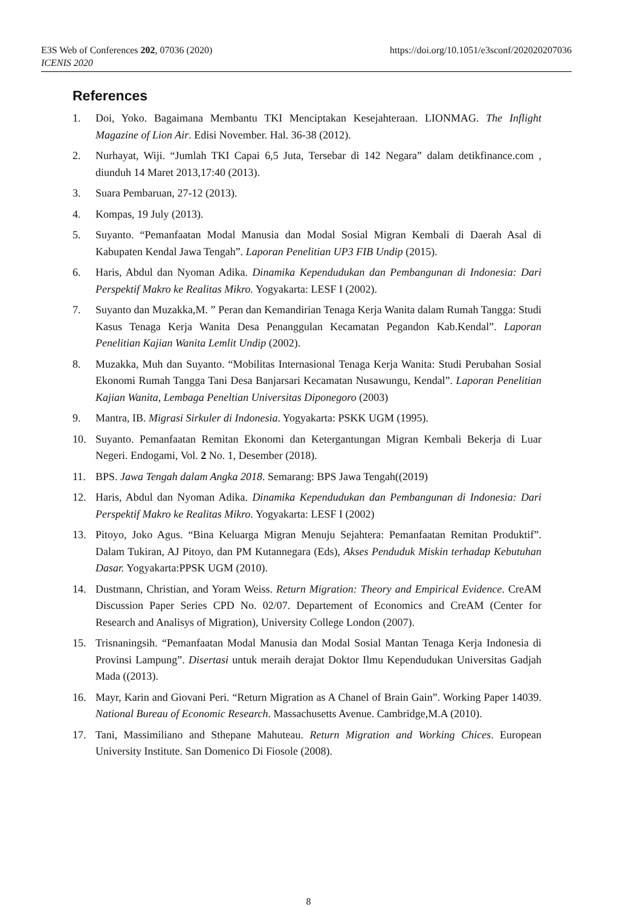E3S Web of Conferences 202, 07036 (2020)
ICENIS 2020
https://doi.org/10.1051/e3sconf/202020207036
References
1. Doi, Yoko. Bagaimana Membantu TKI Menciptakan Kesejahteraan. LIONMAG. The Inflight Magazine of Lion Air. Edisi November. Hal. 36-38 (2012).
2. Nurhayat, Wiji. “Jumlah TKI Capai 6,5 Juta, Tersebar di 142 Negara” dalam detikfinance.com , diunduh 14 Maret 2013,17:40 (2013).
3. Suara Pembaruan, 27-12 (2013).
4. Kompas, 19 July (2013).
5. Suyanto. “Pemanfaatan Modal Manusia dan Modal Sosial Migran Kembali di Daerah Asal di Kabupaten Kendal Jawa Tengah”. Laporan Penelitian UP3 FIB Undip (2015).
6. Haris, Abdul dan Nyoman Adika. Dinamika Kependudukan dan Pembangunan di Indonesia: Dari Perspektif Makro ke Realitas Mikro. Yogyakarta: LESF I (2002).
7. Suyanto dan Muzakka,M. ” Peran dan Kemandirian Tenaga Kerja Wanita dalam Rumah Tangga: Studi Kasus Tenaga Kerja Wanita Desa Penanggulan Kecamatan Pegandon Kab.Kendal”. Laporan Penelitian Kajian Wanita Lemlit Undip (2002).
8. Muzakka, Muh dan Suyanto. “Mobilitas Internasional Tenaga Kerja Wanita: Studi Perubahan Sosial Ekonomi Rumah Tangga Tani Desa Banjarsari Kecamatan Nusawungu, Kendal”. Laporan Penelitian Kajian Wanita, Lembaga Peneltian Universitas Diponegoro (2003)
9. Mantra, IB. Migrasi Sirkuler di Indonesia. Yogyakarta: PSKK UGM (1995).
10. Suyanto. Pemanfaatan Remitan Ekonomi dan Ketergantungan Migran Kembali Bekerja di Luar Negeri. Endogami, Vol. 2 No. 1, Desember (2018).
11. BPS. Jawa Tengah dalam Angka 2018. Semarang: BPS Jawa Tengah((2019)
12. Haris, Abdul dan Nyoman Adika. Dinamika Kependudukan dan Pembangunan di Indonesia: Dari Perspektif Makro ke Realitas Mikro. Yogyakarta: LESF I (2002)
13. Pitoyo, Joko Agus. “Bina Keluarga Migran Menuju Sejahtera: Pemanfaatan Remitan Produktif”. Dalam Tukiran, AJ Pitoyo, dan PM Kutannegara (Eds), Akses Penduduk Miskin terhadap Kebutuhan Dasar. Yogyakarta:PPSK UGM (2010).
14. Dustmann, Christian, and Yoram Weiss. Return Migration: Theory and Empirical Evidence. CreAM Discussion Paper Series CPD No. 02/07. Departement of Economics and CreAM (Center for Research and Analisys of Migration), University College London (2007).
15. Trisnaningsih. “Pemanfaatan Modal Manusia dan Modal Sosial Mantan Tenaga Kerja Indonesia di Provinsi Lampung”. Disertasi untuk meraih derajat Doktor Ilmu Kependudukan Universitas Gadjah Mada ((2013).
16. Mayr, Karin and Giovani Peri. “Return Migration as A Chanel of Brain Gain”. Working Paper 14039. National Bureau of Economic Research. Massachusetts Avenue. Cambridge,M.A (2010).
17. Tani, Massimiliano and Sthepane Mahuteau. Return Migration and Working Chices. European University Institute. San Domenico Di Fiosole (2008).
8